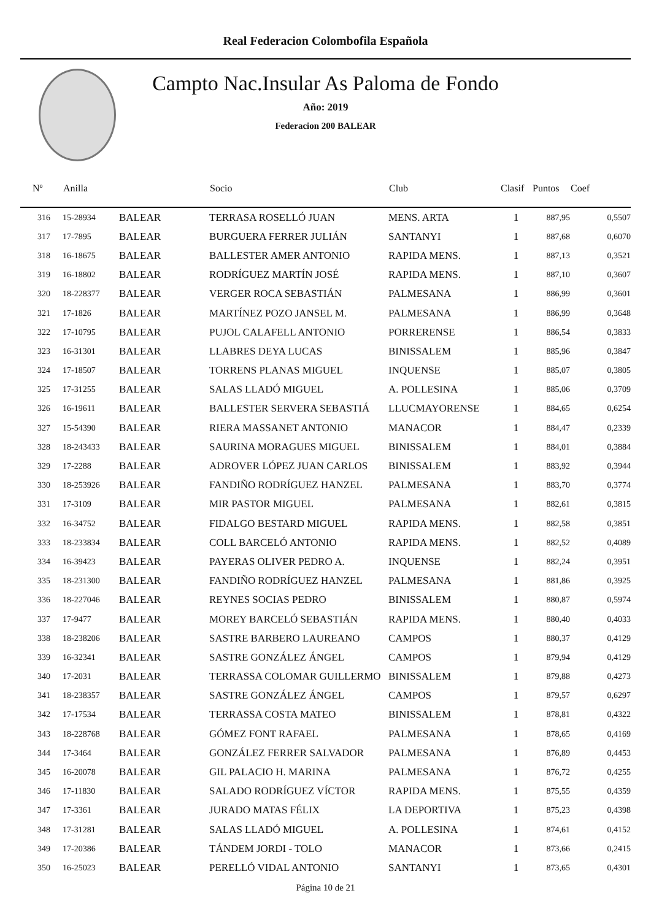Real Federacion Colombofila Española
Campto Nac.Insular As Paloma de Fondo
Año: 2019
Federacion 200 BALEAR
| Nº | Anilla | | Socio | Club | Clasif | Puntos | Coef |
| --- | --- | --- | --- | --- | --- | --- | --- |
| 316 | 15-28934 | BALEAR | TERRASA ROSELLÓ JUAN | MENS. ARTA | 1 | 887,95 | 0,5507 |
| 317 | 17-7895 | BALEAR | BURGUERA FERRER JULIÁN | SANTANYI | 1 | 887,68 | 0,6070 |
| 318 | 16-18675 | BALEAR | BALLESTER AMER ANTONIO | RAPIDA MENS. | 1 | 887,13 | 0,3521 |
| 319 | 16-18802 | BALEAR | RODRÍGUEZ MARTÍN JOSÉ | RAPIDA MENS. | 1 | 887,10 | 0,3607 |
| 320 | 18-228377 | BALEAR | VERGER ROCA SEBASTIÁN | PALMESANA | 1 | 886,99 | 0,3601 |
| 321 | 17-1826 | BALEAR | MARTÍNEZ POZO JANSEL M. | PALMESANA | 1 | 886,99 | 0,3648 |
| 322 | 17-10795 | BALEAR | PUJOL CALAFELL ANTONIO | PORRERENSE | 1 | 886,54 | 0,3833 |
| 323 | 16-31301 | BALEAR | LLABRES DEYA LUCAS | BINISSALEM | 1 | 885,96 | 0,3847 |
| 324 | 17-18507 | BALEAR | TORRENS PLANAS MIGUEL | INQUENSE | 1 | 885,07 | 0,3805 |
| 325 | 17-31255 | BALEAR | SALAS LLADÓ MIGUEL | A. POLLESINA | 1 | 885,06 | 0,3709 |
| 326 | 16-19611 | BALEAR | BALLESTER SERVERA SEBASTIÁ | LLUCMAYORENSE | 1 | 884,65 | 0,6254 |
| 327 | 15-54390 | BALEAR | RIERA MASSANET ANTONIO | MANACOR | 1 | 884,47 | 0,2339 |
| 328 | 18-243433 | BALEAR | SAURINA MORAGUES MIGUEL | BINISSALEM | 1 | 884,01 | 0,3884 |
| 329 | 17-2288 | BALEAR | ADROVER LÓPEZ JUAN CARLOS | BINISSALEM | 1 | 883,92 | 0,3944 |
| 330 | 18-253926 | BALEAR | FANDIÑO RODRÍGUEZ HANZEL | PALMESANA | 1 | 883,70 | 0,3774 |
| 331 | 17-3109 | BALEAR | MIR PASTOR MIGUEL | PALMESANA | 1 | 882,61 | 0,3815 |
| 332 | 16-34752 | BALEAR | FIDALGO BESTARD MIGUEL | RAPIDA MENS. | 1 | 882,58 | 0,3851 |
| 333 | 18-233834 | BALEAR | COLL BARCELÓ ANTONIO | RAPIDA MENS. | 1 | 882,52 | 0,4089 |
| 334 | 16-39423 | BALEAR | PAYERAS OLIVER PEDRO A. | INQUENSE | 1 | 882,24 | 0,3951 |
| 335 | 18-231300 | BALEAR | FANDIÑO RODRÍGUEZ HANZEL | PALMESANA | 1 | 881,86 | 0,3925 |
| 336 | 18-227046 | BALEAR | REYNES SOCIAS PEDRO | BINISSALEM | 1 | 880,87 | 0,5974 |
| 337 | 17-9477 | BALEAR | MOREY BARCELÓ SEBASTIÁN | RAPIDA MENS. | 1 | 880,40 | 0,4033 |
| 338 | 18-238206 | BALEAR | SASTRE BARBERO LAUREANO | CAMPOS | 1 | 880,37 | 0,4129 |
| 339 | 16-32341 | BALEAR | SASTRE GONZÁLEZ ÁNGEL | CAMPOS | 1 | 879,94 | 0,4129 |
| 340 | 17-2031 | BALEAR | TERRASSA COLOMAR GUILLERMO | BINISSALEM | 1 | 879,88 | 0,4273 |
| 341 | 18-238357 | BALEAR | SASTRE GONZÁLEZ ÁNGEL | CAMPOS | 1 | 879,57 | 0,6297 |
| 342 | 17-17534 | BALEAR | TERRASSA COSTA MATEO | BINISSALEM | 1 | 878,81 | 0,4322 |
| 343 | 18-228768 | BALEAR | GÓMEZ FONT RAFAEL | PALMESANA | 1 | 878,65 | 0,4169 |
| 344 | 17-3464 | BALEAR | GONZÁLEZ FERRER SALVADOR | PALMESANA | 1 | 876,89 | 0,4453 |
| 345 | 16-20078 | BALEAR | GIL PALACIO H. MARINA | PALMESANA | 1 | 876,72 | 0,4255 |
| 346 | 17-11830 | BALEAR | SALADO RODRÍGUEZ VÍCTOR | RAPIDA MENS. | 1 | 875,55 | 0,4359 |
| 347 | 17-3361 | BALEAR | JURADO MATAS FÉLIX | LA DEPORTIVA | 1 | 875,23 | 0,4398 |
| 348 | 17-31281 | BALEAR | SALAS LLADÓ MIGUEL | A. POLLESINA | 1 | 874,61 | 0,4152 |
| 349 | 17-20386 | BALEAR | TÁNDEM JORDI - TOLO | MANACOR | 1 | 873,66 | 0,2415 |
| 350 | 16-25023 | BALEAR | PERELLÓ VIDAL ANTONIO | SANTANYI | 1 | 873,65 | 0,4301 |
Página 10 de 21